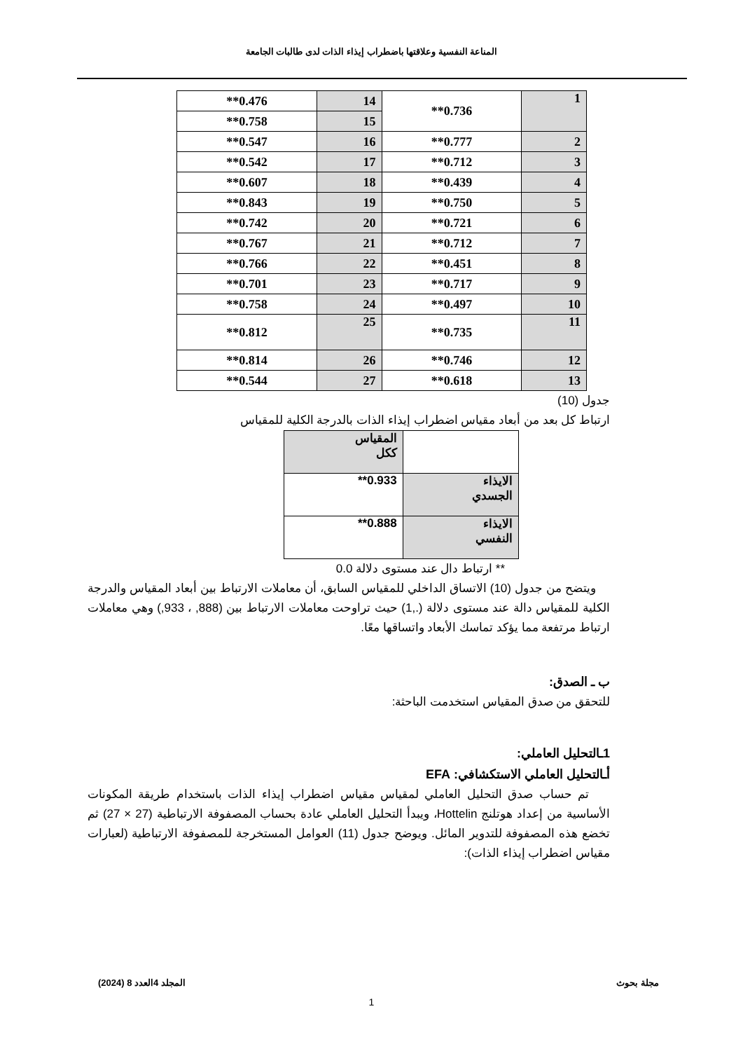المناعة النفسية وعلاقتها باضطراب إيذاء الذات لدى طالبات الجامعة
| 1 | 0.736** | 14 | 0.476** |
| | | 15 | 0.758** |
| 2 | 0.777** | 16 | 0.547** |
| 3 | 0.712** | 17 | 0.542** |
| 4 | 0.439** | 18 | 0.607** |
| 5 | 0.750** | 19 | 0.843** |
| 6 | 0.721** | 20 | 0.742** |
| 7 | 0.712** | 21 | 0.767** |
| 8 | 0.451** | 22 | 0.766** |
| 9 | 0.717** | 23 | 0.701** |
| 10 | 0.497** | 24 | 0.758** |
| 11 | 0.735** | 25 | 0.812** |
| 12 | 0.746** | 26 | 0.814** |
| 13 | 0.618** | 27 | 0.544** |
جدول (10)
ارتباط كل بعد من أبعاد مقياس اضطراب إيذاء الذات بالدرجة الكلية للمقياس
| | المقياس ككل |
| الايذاء الجسدي | 0.933** |
| الايذاء النفسي | 0.888** |
** ارتباط دال عند مستوى دلالة 0.0
ويتضح من جدول (10) الاتساق الداخلي للمقياس السابق، أن معاملات الارتباط بين أبعاد المقياس والدرجة الكلية للمقياس دالة عند مستوى دلالة (.,1) حيث تراوحت معاملات الارتباط بين (888, ، 933,) وهي معاملات ارتباط مرتفعة مما يؤكد تماسك الأبعاد واتساقها معًا.
ب ـ الصدق:
للتحقق من صدق المقياس استخدمت الباحثة:
1ـالتحليل العاملي:
أـالتحليل العاملي الاستكشافي: EFA
تم حساب صدق التحليل العاملي لمقياس مقياس اضطراب إيذاء الذات باستخدام طريقة المكونات الأساسية من إعداد هوتلنج Hottelin، ويبدأ التحليل العاملي عادة بحساب المصفوفة الارتباطية (27 × 27) ثم تخضع هذه المصفوفة للتدوير المائل. ويوضح جدول (11) العوامل المستخرجة للمصفوفة الارتباطية (لعبارات مقياس اضطراب إيذاء الذات):
مجلة بحوث المجلد 4العدد 8 (2024)
1